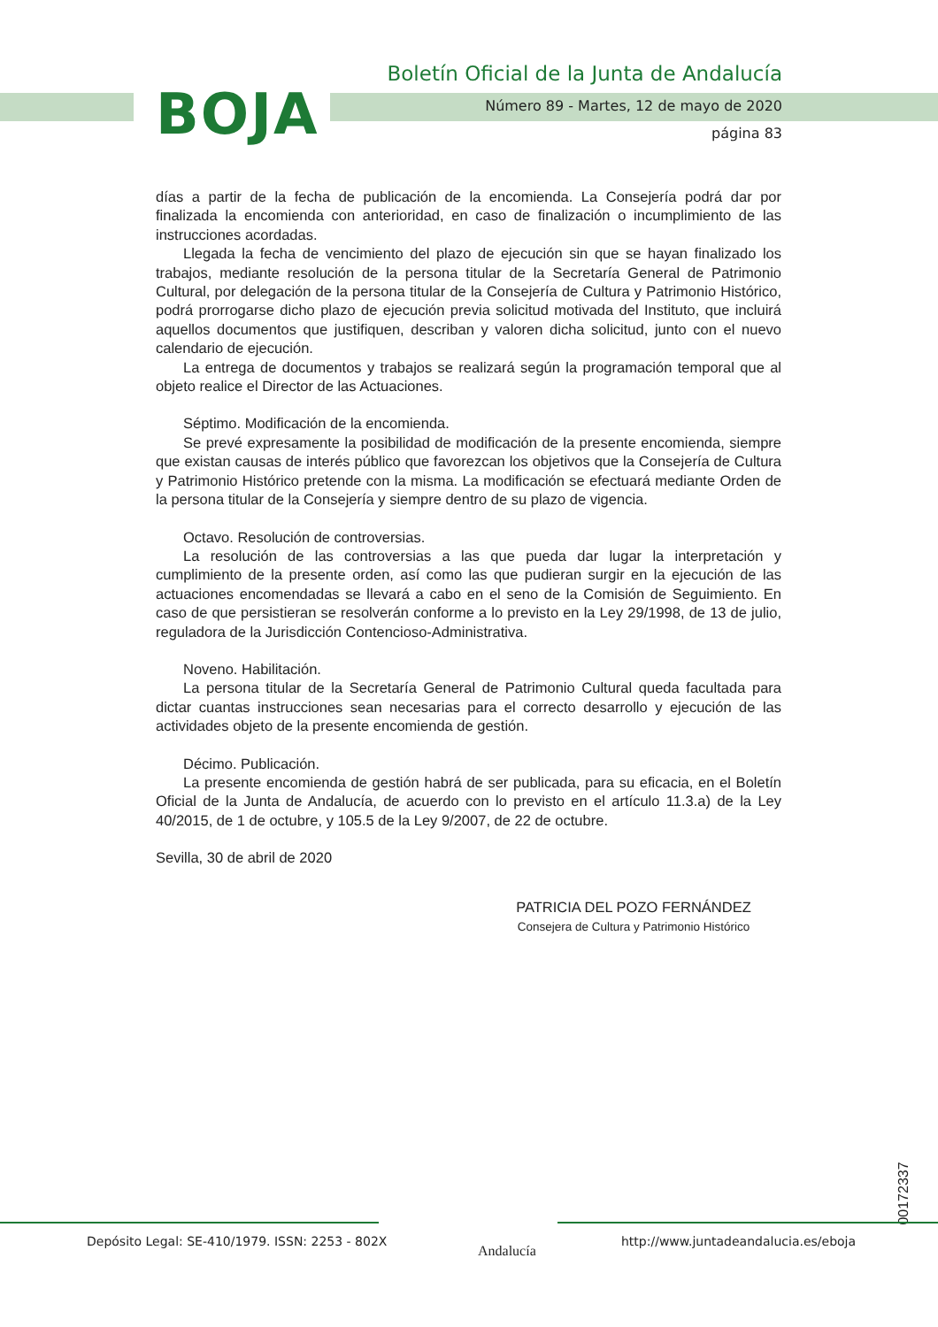BOJA
Boletín Oficial de la Junta de Andalucía
Número 89 - Martes, 12 de mayo de 2020
página 83
días a partir de la fecha de publicación de la encomienda. La Consejería podrá dar por finalizada la encomienda con anterioridad, en caso de finalización o incumplimiento de las instrucciones acordadas.
Llegada la fecha de vencimiento del plazo de ejecución sin que se hayan finalizado los trabajos, mediante resolución de la persona titular de la Secretaría General de Patrimonio Cultural, por delegación de la persona titular de la Consejería de Cultura y Patrimonio Histórico, podrá prorrogarse dicho plazo de ejecución previa solicitud motivada del Instituto, que incluirá aquellos documentos que justifiquen, describan y valoren dicha solicitud, junto con el nuevo calendario de ejecución.
La entrega de documentos y trabajos se realizará según la programación temporal que al objeto realice el Director de las Actuaciones.
Séptimo. Modificación de la encomienda.
Se prevé expresamente la posibilidad de modificación de la presente encomienda, siempre que existan causas de interés público que favorezcan los objetivos que la Consejería de Cultura y Patrimonio Histórico pretende con la misma. La modificación se efectuará mediante Orden de la persona titular de la Consejería y siempre dentro de su plazo de vigencia.
Octavo. Resolución de controversias.
La resolución de las controversias a las que pueda dar lugar la interpretación y cumplimiento de la presente orden, así como las que pudieran surgir en la ejecución de las actuaciones encomendadas se llevará a cabo en el seno de la Comisión de Seguimiento. En caso de que persistieran se resolverán conforme a lo previsto en la Ley 29/1998, de 13 de julio, reguladora de la Jurisdicción Contencioso-Administrativa.
Noveno. Habilitación.
La persona titular de la Secretaría General de Patrimonio Cultural queda facultada para dictar cuantas instrucciones sean necesarias para el correcto desarrollo y ejecución de las actividades objeto de la presente encomienda de gestión.
Décimo. Publicación.
La presente encomienda de gestión habrá de ser publicada, para su eficacia, en el Boletín Oficial de la Junta de Andalucía, de acuerdo con lo previsto en el artículo 11.3.a) de la Ley 40/2015, de 1 de octubre, y 105.5 de la Ley 9/2007, de 22 de octubre.
Sevilla, 30 de abril de 2020
PATRICIA DEL POZO FERNÁNDEZ
Consejera de Cultura y Patrimonio Histórico
00172337
Depósito Legal: SE-410/1979. ISSN: 2253 - 802X
Andalucía
http://www.juntadeandalucia.es/eboja